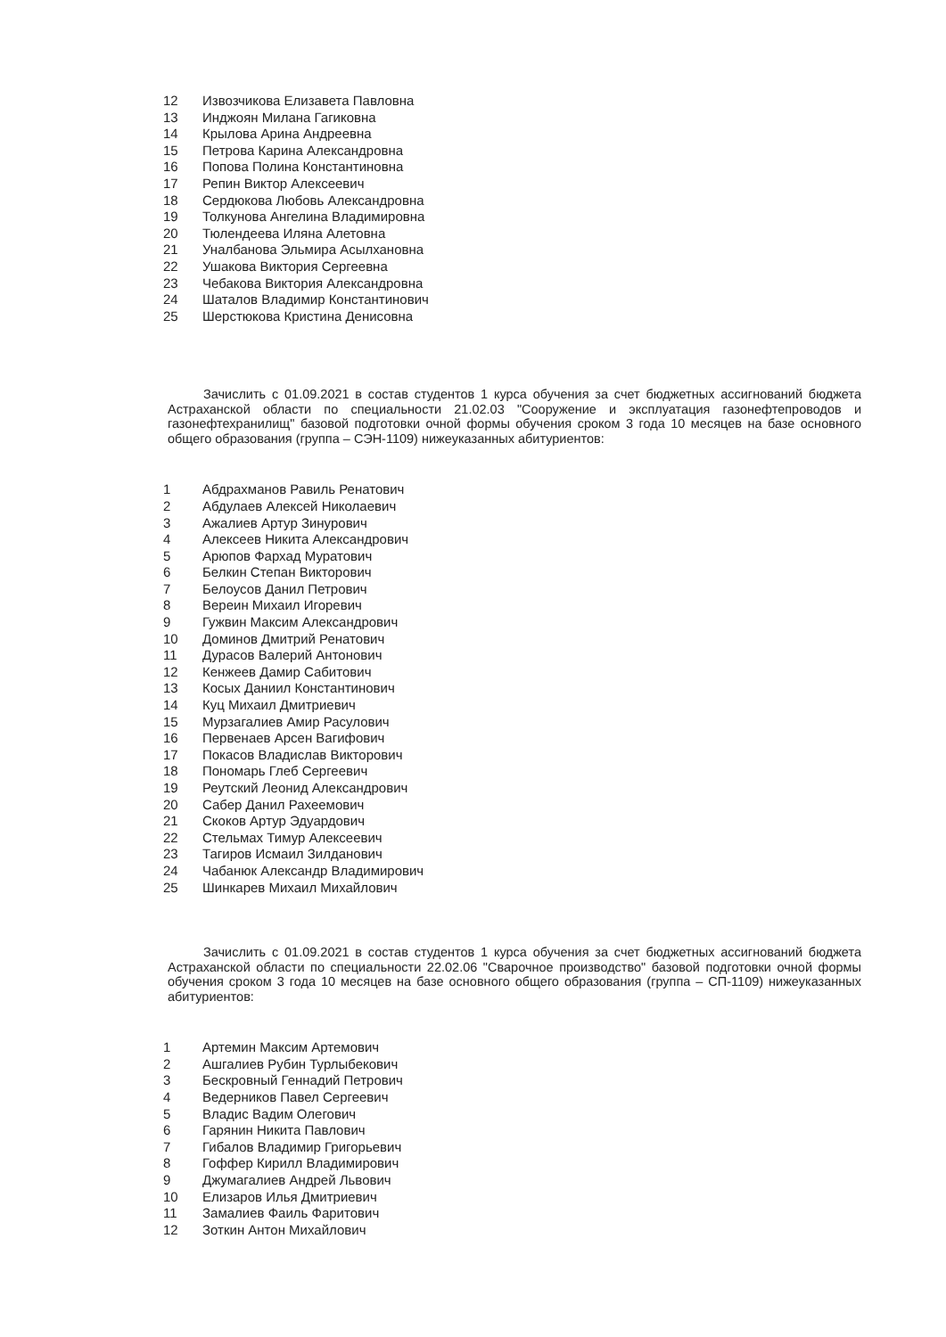12 Извозчикова Елизавета Павловна
13 Инджоян Милана Гагиковна
14 Крылова Арина Андреевна
15 Петрова Карина Александровна
16 Попова Полина Константиновна
17 Репин Виктор Алексеевич
18 Сердюкова Любовь Александровна
19 Толкунова Ангелина Владимировна
20 Тюлендеева Иляна Алетовна
21 Уналбанова Эльмира Асылхановна
22 Ушакова Виктория Сергеевна
23 Чебакова Виктория Александровна
24 Шаталов Владимир Константинович
25 Шерстюкова Кристина Денисовна
Зачислить с 01.09.2021 в состав студентов 1 курса обучения за счет бюджетных ассигнований бюджета Астраханской области по специальности 21.02.03 "Сооружение и эксплуатация газонефтепроводов и газонефтехранилищ" базовой подготовки очной формы обучения сроком 3 года 10 месяцев на базе основного общего образования (группа – СЭН-1109) нижеуказанных абитуриентов:
1 Абдрахманов Равиль Ренатович
2 Абдулаев Алексей Николаевич
3 Ажалиев Артур Зинурович
4 Алексеев Никита Александрович
5 Арюпов Фархад Муратович
6 Белкин Степан Викторович
7 Белоусов Данил Петрович
8 Вереин Михаил Игоревич
9 Гужвин Максим Александрович
10 Доминов Дмитрий Ренатович
11 Дурасов Валерий Антонович
12 Кенжеев Дамир Сабитович
13 Косых Даниил Константинович
14 Куц Михаил Дмитриевич
15 Мурзагалиев Амир Расулович
16 Первенаев Арсен Вагифович
17 Покасов Владислав Викторович
18 Пономарь Глеб Сергеевич
19 Реутский Леонид Александрович
20 Сабер Данил Рахеемович
21 Скоков Артур Эдуардович
22 Стельмах Тимур Алексеевич
23 Тагиров Исмаил Зилданович
24 Чабанюк Александр Владимирович
25 Шинкарев Михаил Михайлович
Зачислить с 01.09.2021 в состав студентов 1 курса обучения за счет бюджетных ассигнований бюджета Астраханской области по специальности 22.02.06 "Сварочное производство" базовой подготовки очной формы обучения сроком 3 года 10 месяцев на базе основного общего образования (группа – СП-1109) нижеуказанных абитуриентов:
1 Артемин Максим Артемович
2 Ашгалиев Рубин Турлыбекович
3 Бескровный Геннадий Петрович
4 Ведерников Павел Сергеевич
5 Владис Вадим Олегович
6 Гарянин Никита Павлович
7 Гибалов Владимир Григорьевич
8 Гоффер Кирилл Владимирович
9 Джумагалиев Андрей Львович
10 Елизаров Илья Дмитриевич
11 Замалиев Фаиль Фаритович
12 Зоткин Антон Михайлович